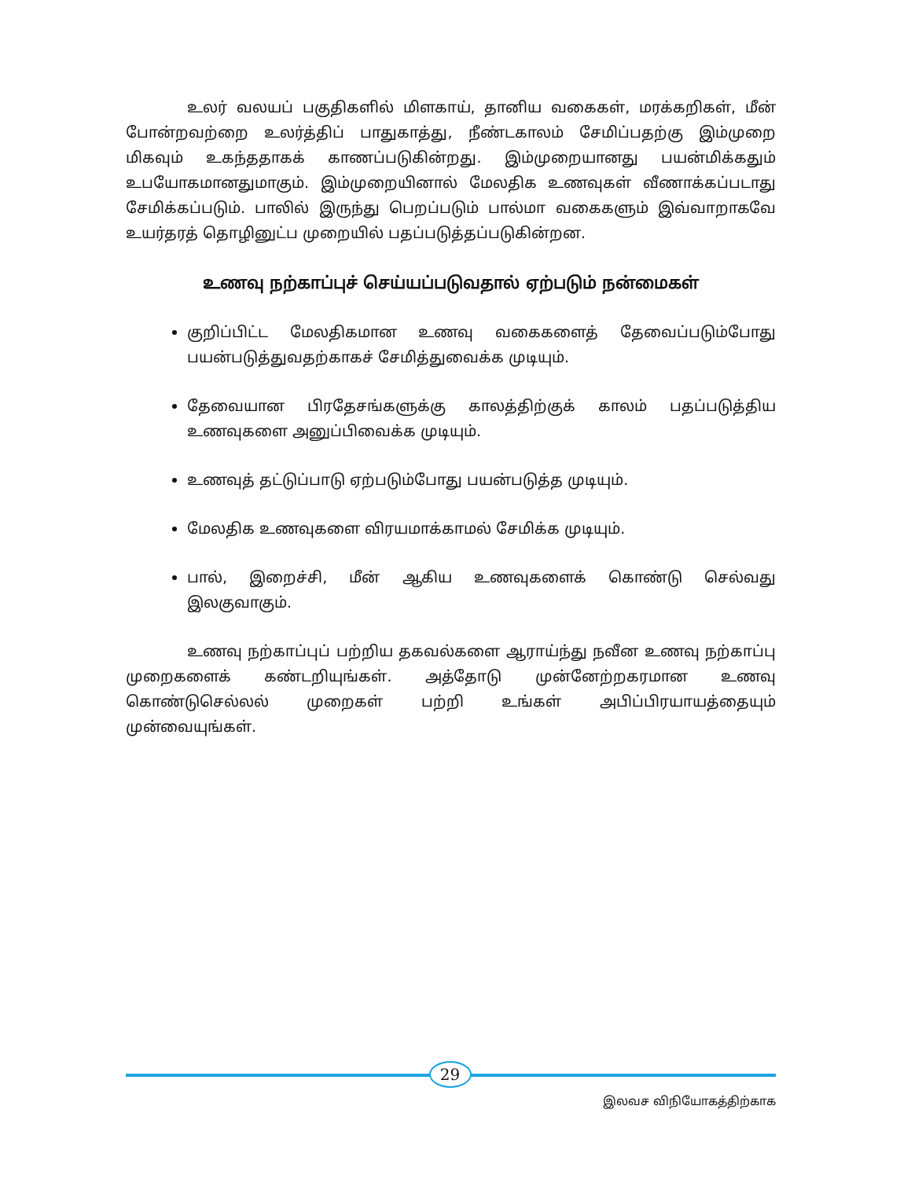உலர் வலயப் பகுதிகளில் மிளகாய், தானிய வகைகள், மரக்கறிகள், மீன் போன்றவற்றை உலர்த்திப் பாதுகாத்து, நீண்டகாலம் சேமிப்பதற்கு இம்முறை மிகவும் உகந்ததாகக் காணப்படுகின்றது. இம்முறையானது பயன்மிக்கதும் உபயோகமானதுமாகும். இம்முறையினால் மேலதிக உணவுகள் வீணாக்கப்படாது சேமிக்கப்படும். பாலில் இருந்து பெறப்படும் பால்மா வகைகளும் இவ்வாறாகவே உயர்தரத் தொழினுட்ப முறையில் பதப்படுத்தப்படுகின்றன.
உணவு நற்காப்புச் செய்யப்படுவதால் ஏற்படும் நன்மைகள்
குறிப்பிட்ட மேலதிகமான உணவு வகைகளைத் தேவைப்படும்போது பயன்படுத்துவதற்காகச் சேமித்துவைக்க முடியும்.
தேவையான பிரதேசங்களுக்கு காலத்திற்குக் காலம் பதப்படுத்திய உணவுகளை அனுப்பிவைக்க முடியும்.
உணவுத் தட்டுப்பாடு ஏற்படும்போது பயன்படுத்த முடியும்.
மேலதிக உணவுகளை விரயமாக்காமல் சேமிக்க முடியும்.
பால், இறைச்சி, மீன் ஆகிய உணவுகளைக் கொண்டு செல்வது இலகுவாகும்.
உணவு நற்காப்புப் பற்றிய தகவல்களை ஆராய்ந்து நவீன உணவு நற்காப்பு முறைகளைக் கண்டறியுங்கள். அத்தோடு முன்னேற்றகரமான உணவு கொண்டுசெல்லல் முறைகள் பற்றி உங்கள் அபிப்பிரயாயத்தையும் முன்வையுங்கள்.
29
இலவச விநியோகத்திற்காக